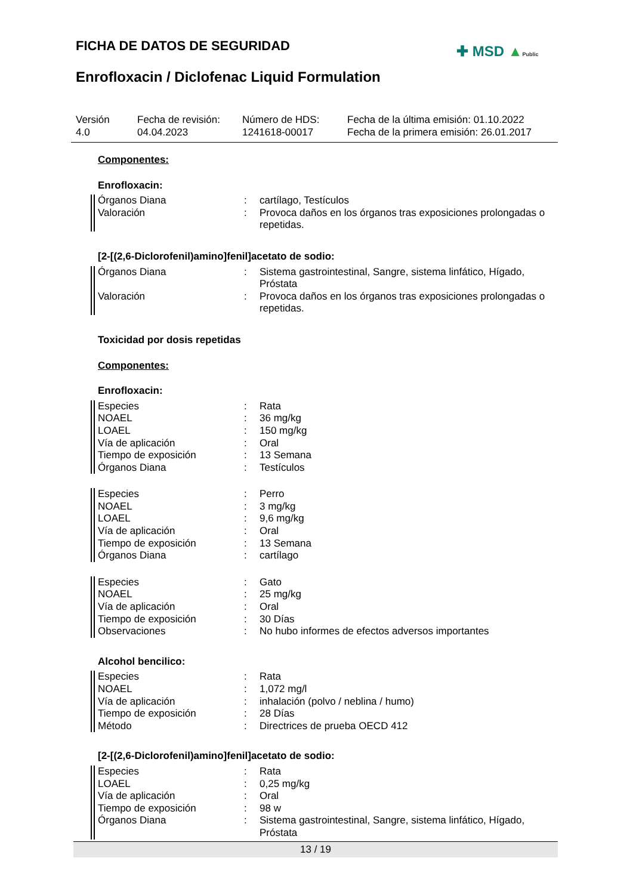FICHA DE DATOS DE SEGURIDAD ✚ MSD ▲Public
Enrofloxacin / Diclofenac Liquid Formulation
Versión
4.0
Fecha de revisión:
04.04.2023
Número de HDS:
1241618-00017
Fecha de la última emisión: 01.10.2022
Fecha de la primera emisión: 26.01.2017
Componentes:
Enrofloxacin:
Órganos Diana : cartílago, Testículos
Valoración : Provoca daños en los órganos tras exposiciones prolongadas o repetidas.
[2-[(2,6-Diclorofenil)amino]fenil]acetato de sodio:
Órganos Diana : Sistema gastrointestinal, Sangre, sistema linfático, Hígado, Próstata
Valoración : Provoca daños en los órganos tras exposiciones prolongadas o repetidas.
Toxicidad por dosis repetidas
Componentes:
Enrofloxacin:
Especies : Rata
NOAEL : 36 mg/kg
LOAEL : 150 mg/kg
Vía de aplicación : Oral
Tiempo de exposición : 13 Semana
Órganos Diana : Testículos
Especies : Perro
NOAEL : 3 mg/kg
LOAEL : 9,6 mg/kg
Vía de aplicación : Oral
Tiempo de exposición : 13 Semana
Órganos Diana : cartílago
Especies : Gato
NOAEL : 25 mg/kg
Vía de aplicación : Oral
Tiempo de exposición : 30 Días
Observaciones : No hubo informes de efectos adversos importantes
Alcohol bencilico:
Especies : Rata
NOAEL : 1,072 mg/l
Vía de aplicación : inhalación (polvo / neblina / humo)
Tiempo de exposición : 28 Días
Método : Directrices de prueba OECD 412
[2-[(2,6-Diclorofenil)amino]fenil]acetato de sodio:
Especies : Rata
LOAEL : 0,25 mg/kg
Vía de aplicación : Oral
Tiempo de exposición : 98 w
Órganos Diana : Sistema gastrointestinal, Sangre, sistema linfático, Hígado, Próstata
13 / 19